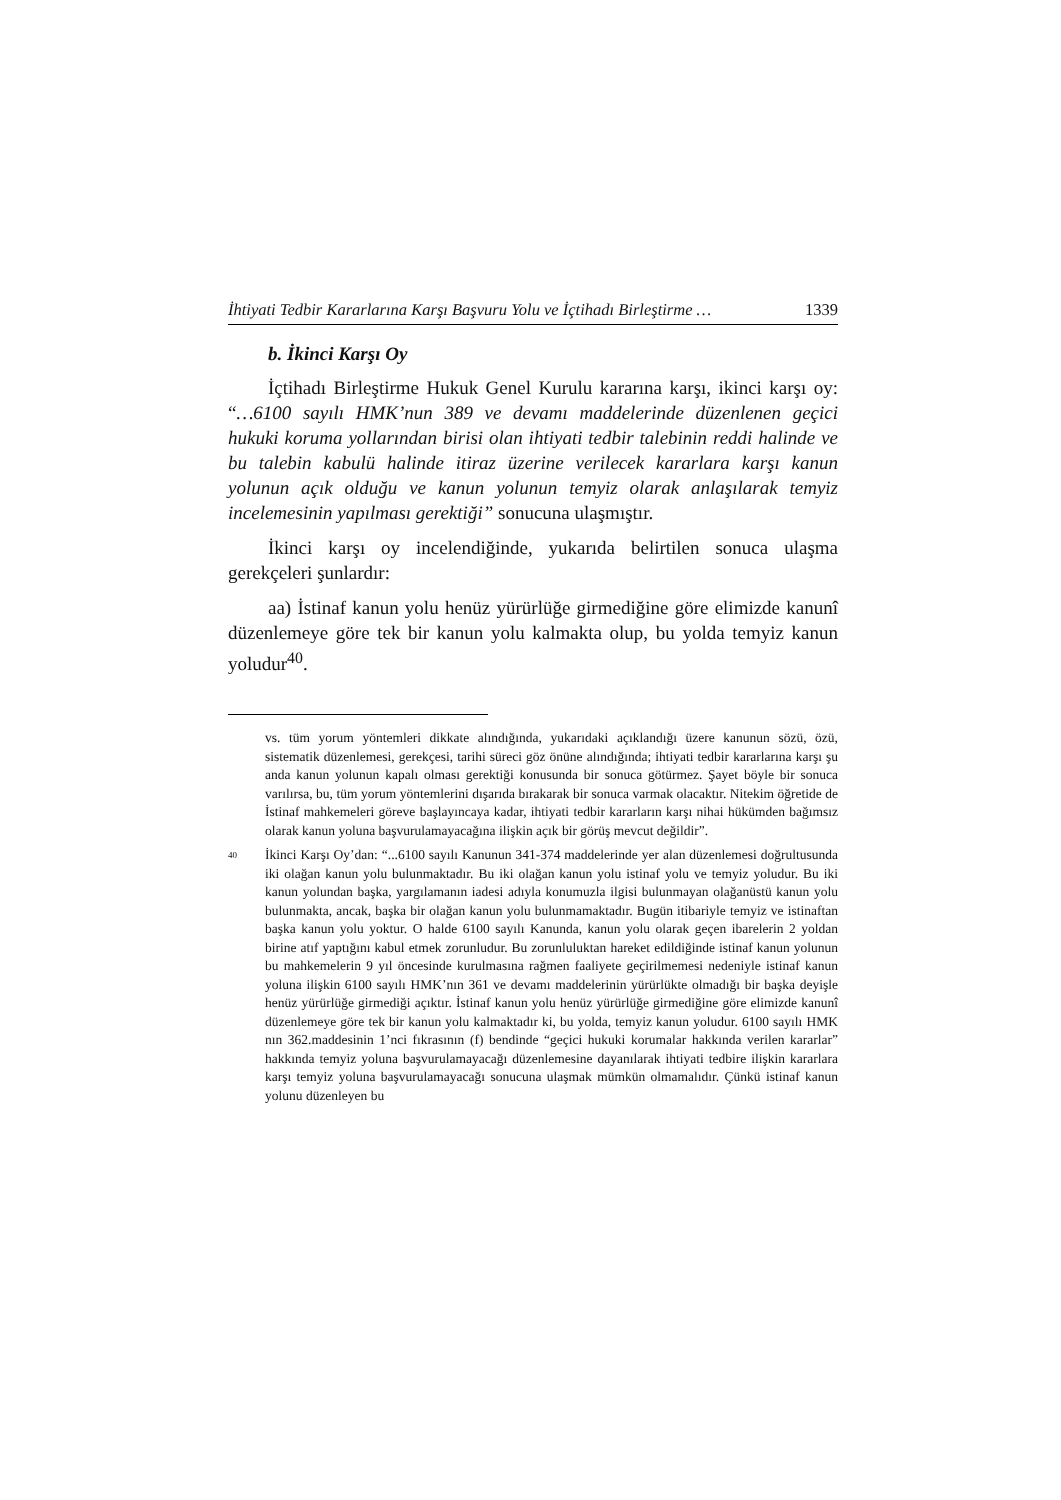İhtiyati Tedbir Kararlarına Karşı Başvuru Yolu ve İçtihadı Birleştirme … 1339
b. İkinci Karşı Oy
İçtihadı Birleştirme Hukuk Genel Kurulu kararına karşı, ikinci karşı oy: “…6100 sayılı HMK’nun 389 ve devamı maddelerinde düzenlenen geçici hukuki koruma yollarından birisi olan ihtiyati tedbir talebinin reddi halinde ve bu talebin kabulü halinde itiraz üzerine verilecek kararlara karşı kanun yolunun açık olduğu ve kanun yolunun temyiz olarak anlaşılarak temyiz incelemesinin yapılması gerektiği” sonucuna ulaşmıştır.
İkinci karşı oy incelendiğinde, yukarıda belirtilen sonuca ulaşma gerekçeleri şunlardır:
aa) İstinaf kanun yolu henüz yürürlüğe girmediğine göre elimizde kanunî düzenlemeye göre tek bir kanun yolu kalmakta olup, bu yolda temyiz kanun yoludur<sup>40</sup>.
vs. tüm yorum yöntemleri dikkate alındığında, yukarıdaki açıklandığı üzere kanunun sözü, özü, sistematik düzenlemesi, gerekçesi, tarihi süreci göz önüne alındığında; ihtiyati tedbir kararlarına karşı şu anda kanun yolunun kapalı olması gerektiği konusunda bir sonuca götürmez. Şayet böyle bir sonuca varılırsa, bu, tüm yorum yöntemlerini dışarıda bırakarak bir sonuca varmak olacaktır. Nitekim öğretide de İstinaf mahkemeleri göreve başlayıncaya kadar, ihtiyati tedbir kararların karşı nihai hükümden bağımsız olarak kanun yoluna başvurulamayacağına ilişkin açık bir görüş mevcut değildir”.
40 İkinci Karşı Oy’dan: “...6100 sayılı Kanunun 341-374 maddelerinde yer alan düzenlemesi doğrultusunda iki olağan kanun yolu bulunmaktadır. Bu iki olağan kanun yolu istinaf yolu ve temyiz yoludur. Bu iki kanun yolundan başka, yargılamanın iadesi adıyla konumuzla ilgisi bulunmayan olağanüstü kanun yolu bulunmakta, ancak, başka bir olağan kanun yolu bulunmamaktadır. Bugün itibariyle temyiz ve istinaftan başka kanun yolu yoktur. O halde 6100 sayılı Kanunda, kanun yolu olarak geçen ibarelerin 2 yoldan birine atıf yaptığını kabul etmek zorunludur. Bu zorunluluktan hareket edildiğinde istinaf kanun yolunun bu mahkemelerin 9 yıl öncesinde kurulmasına rağmen faaliyete geçirilmemesi nedeniyle istinaf kanun yoluna ilişkin 6100 sayılı HMK’nın 361 ve devamı maddelerinin yürürlükte olmadığı bir başka deyişle henüz yürürlüğe girmediği açıktır. İstinaf kanun yolu henüz yürürlüğe girmediğine göre elimizde kanunî düzenlemeye göre tek bir kanun yolu kalmaktadır ki, bu yolda, temyiz kanun yoludur. 6100 sayılı HMK nın 362.maddesinin 1’nci fıkrasının (f) bendinde “geçici hukuki korumalar hakkında verilen kararlar” hakkında temyiz yoluna başvurulamayacağı düzenlemesine dayanılarak ihtiyati tedbire ilişkin kararlara karşı temyiz yoluna başvurulamayacağı sonucuna ulaşmak mümkün olmamalıdır. Çünkü istinaf kanun yolunu düzenleyen bu